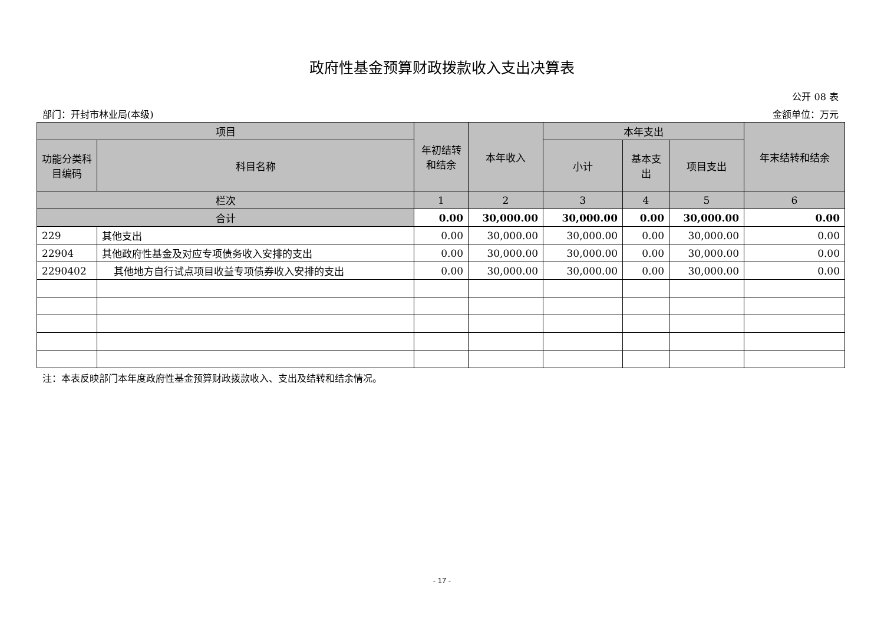政府性基金预算财政拨款收入支出决算表
公开 08 表
部门：开封市林业局(本级) 金额单位：万元
| 项目 | | 年初结转和结余 | 本年收入 | 本年支出 | | | 年末结转和结余 |
| --- | --- | --- | --- | --- | --- | --- | --- |
| 功能分类科目编码 | 科目名称 | | | 小计 | 基本支出 | 项目支出 | |
| 栏次 | | 1 | 2 | 3 | 4 | 5 | 6 |
| 合计 | | 0.00 | 30,000.00 | 30,000.00 | 0.00 | 30,000.00 | 0.00 |
| 229 | 其他支出 | 0.00 | 30,000.00 | 30,000.00 | 0.00 | 30,000.00 | 0.00 |
| 22904 | 其他政府性基金及对应专项债务收入安排的支出 | 0.00 | 30,000.00 | 30,000.00 | 0.00 | 30,000.00 | 0.00 |
| 2290402 | 其他地方自行试点项目收益专项债券收入安排的支出 | 0.00 | 30,000.00 | 30,000.00 | 0.00 | 30,000.00 | 0.00 |
注：本表反映部门本年度政府性基金预算财政拨款收入、支出及结转和结余情况。
- 17 -